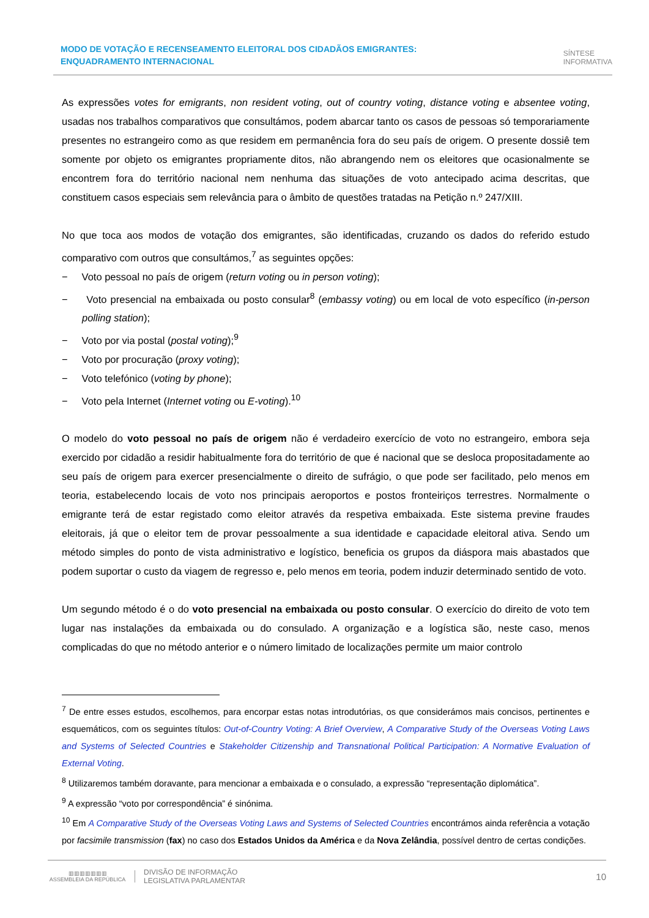MODO DE VOTAÇÃO E RECENSEAMENTO ELEITORAL DOS CIDADÃOS EMIGRANTES: ENQUADRAMENTO INTERNACIONAL
SÍNTESE
INFORMATIVA
As expressões votes for emigrants, non resident voting, out of country voting, distance voting e absentee voting, usadas nos trabalhos comparativos que consultámos, podem abarcar tanto os casos de pessoas só temporariamente presentes no estrangeiro como as que residem em permanência fora do seu país de origem. O presente dossiê tem somente por objeto os emigrantes propriamente ditos, não abrangendo nem os eleitores que ocasionalmente se encontrem fora do território nacional nem nenhuma das situações de voto antecipado acima descritas, que constituem casos especiais sem relevância para o âmbito de questões tratadas na Petição n.º 247/XIII.
No que toca aos modos de votação dos emigrantes, são identificadas, cruzando os dados do referido estudo comparativo com outros que consultámos,<sup>7</sup> as seguintes opções:
− Voto pessoal no país de origem (return voting ou in person voting);
− Voto presencial na embaixada ou posto consular<sup>8</sup> (embassy voting) ou em local de voto específico (in-person polling station);
− Voto por via postal (postal voting);<sup>9</sup>
− Voto por procuração (proxy voting);
− Voto telefónico (voting by phone);
− Voto pela Internet (Internet voting ou E-voting).<sup>10</sup>
O modelo do voto pessoal no país de origem não é verdadeiro exercício de voto no estrangeiro, embora seja exercido por cidadão a residir habitualmente fora do território de que é nacional que se desloca propositadamente ao seu país de origem para exercer presencialmente o direito de sufrágio, o que pode ser facilitado, pelo menos em teoria, estabelecendo locais de voto nos principais aeroportos e postos fronteiriços terrestres. Normalmente o emigrante terá de estar registado como eleitor através da respetiva embaixada. Este sistema previne fraudes eleitorais, já que o eleitor tem de provar pessoalmente a sua identidade e capacidade eleitoral ativa. Sendo um método simples do ponto de vista administrativo e logístico, beneficia os grupos da diáspora mais abastados que podem suportar o custo da viagem de regresso e, pelo menos em teoria, podem induzir determinado sentido de voto.
Um segundo método é o do voto presencial na embaixada ou posto consular. O exercício do direito de voto tem lugar nas instalações da embaixada ou do consulado. A organização e a logística são, neste caso, menos complicadas do que no método anterior e o número limitado de localizações permite um maior controlo
<sup>7</sup> De entre esses estudos, escolhemos, para encorpar estas notas introdutórias, os que considerámos mais concisos, pertinentes e esquemáticos, com os seguintes títulos: Out-of-Country Voting: A Brief Overview, A Comparative Study of the Overseas Voting Laws and Systems of Selected Countries e Stakeholder Citizenship and Transnational Political Participation: A Normative Evaluation of External Voting.
<sup>8</sup> Utilizaremos também doravante, para mencionar a embaixada e o consulado, a expressão “representação diplomática”.
<sup>9</sup> A expressão “voto por correspondência” é sinónima.
<sup>10</sup> Em A Comparative Study of the Overseas Voting Laws and Systems of Selected Countries encontrámos ainda referência a votação por facsimile transmission (fax) no caso dos Estados Unidos da América e da Nova Zelândia, possível dentro de certas condições.
▥▥▥▥▥▥▥
ASSEMBLEIA DA REPÚBLICA
DIVISÃO DE INFORMAÇÃO
LEGISLATIVA PARLAMENTAR
10